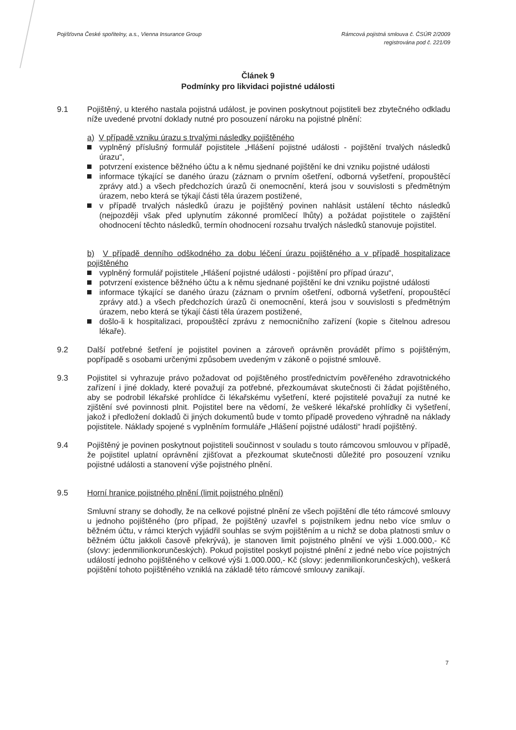Pojišťovna České spořitelny, a.s., Vienna Insurance Group
Rámcová pojistná smlouva č. ČSÚR 2/2009
registrována pod č. 221/09
Článek 9
Podmínky pro likvidaci pojistné události
9.1 Pojištěný, u kterého nastala pojistná událost, je povinen poskytnout pojistiteli bez zbytečného odkladu níže uvedené prvotní doklady nutné pro posouzení nároku na pojistné plnění:
a) V případě vzniku úrazu s trvalými následky pojištěného
vyplněný příslušný formulář pojistitele „Hlášení pojistné události - pojištění trvalých následků úrazu“,
potvrzení existence běžného účtu a k němu sjednané pojištění ke dni vzniku pojistné události
informace týkající se daného úrazu (záznam o prvním ošetření, odborná vyšetření, propouštěcí zprávy atd.) a všech předchozích úrazů či onemocnění, která jsou v souvislosti s předmětným úrazem, nebo která se týkají části těla úrazem postižené,
v případě trvalých následků úrazu je pojištěný povinen nahlásit ustálení těchto následků (nejpozději však před uplynutím zákonné promlčecí lhůty) a požádat pojistitele o zajištění ohodnocení těchto následků, termín ohodnocení rozsahu trvalých následků stanovuje pojistitel.
b) V případě denního odškodného za dobu léčení úrazu pojištěného a v případě hospitalizace pojištěného
vyplněný formulář pojistitele „Hlášení pojistné události - pojištění pro případ úrazu“,
potvrzení existence běžného účtu a k němu sjednané pojištění ke dni vzniku pojistné události
informace týkající se daného úrazu (záznam o prvním ošetření, odborná vyšetření, propouštěcí zprávy atd.) a všech předchozích úrazů či onemocnění, která jsou v souvislosti s předmětným úrazem, nebo která se týkají části těla úrazem postižené,
došlo-li k hospitalizaci, propouštěcí zprávu z nemocničního zařízení (kopie s čitelnou adresou lékaře).
9.2 Další potřebné šetření je pojistitel povinen a zároveň oprávněn provádět přímo s pojištěným, popřípadě s osobami určenými způsobem uvedeným v zákoně o pojistné smlouvě.
9.3 Pojistitel si vyhrazuje právo požadovat od pojištěného prostřednictvím pověřeného zdravotnického zařízení i jiné doklady, které považují za potřebné, přezkoumávat skutečnosti či žádat pojištěného, aby se podrobil lékařské prohlídce či lékařskému vyšetření, které pojistitelé považují za nutné ke zjištění své povinnosti plnit. Pojistitel bere na vědomí, že veškeré lékařské prohlídky či vyšetření, jakož i předložení dokladů či jiných dokumentů bude v tomto případě provedeno výhradně na náklady pojistitele. Náklady spojené s vyplněním formuláře „Hlášení pojistné události“ hradí pojištěný.
9.4 Pojištěný je povinen poskytnout pojistiteli součinnost v souladu s touto rámcovou smlouvou v případě, že pojistitel uplatní oprávnění zjišťovat a přezkoumat skutečnosti důležité pro posouzení vzniku pojistné události a stanovení výše pojistného plnění.
9.5 Horní hranice pojistného plnění (limit pojistného plnění)
Smluvní strany se dohodly, že na celkové pojistné plnění ze všech pojištění dle této rámcové smlouvy u jednoho pojištěného (pro případ, že pojištěný uzavřel s pojistníkem jednu nebo více smluv o běžném účtu, v rámci kterých vyjádřil souhlas se svým pojištěním a u nichž se doba platnosti smluv o běžném účtu jakkoli časově překrývá), je stanoven limit pojistného plnění ve výši 1.000.000,- Kč (slovy: jedenmilionkorunčeských). Pokud pojistitel poskytl pojistné plnění z jedné nebo více pojistných událostí jednoho pojištěného v celkové výši 1.000.000,- Kč (slovy: jedenmilionkorunčeských), veškerá pojištění tohoto pojištěného vzniklá na základě této rámcové smlouvy zanikají.
7